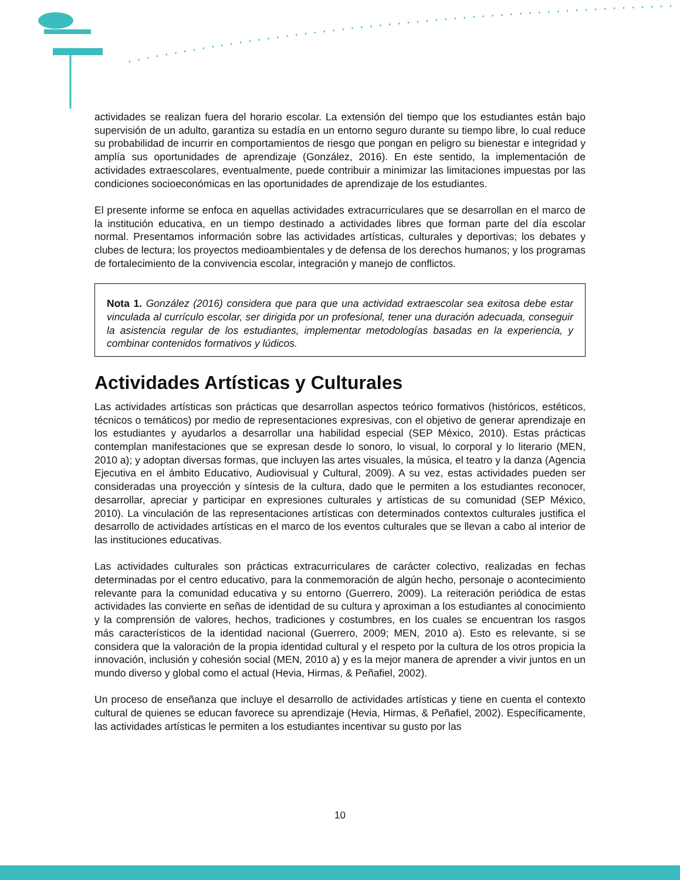actividades se realizan fuera del horario escolar. La extensión del tiempo que los estudiantes están bajo supervisión de un adulto, garantiza su estadía en un entorno seguro durante su tiempo libre, lo cual reduce su probabilidad de incurrir en comportamientos de riesgo que pongan en peligro su bienestar e integridad y amplía sus oportunidades de aprendizaje (González, 2016). En este sentido, la implementación de actividades extraescolares, eventualmente, puede contribuir a minimizar las limitaciones impuestas por las condiciones socioeconómicas en las oportunidades de aprendizaje de los estudiantes.
El presente informe se enfoca en aquellas actividades extracurriculares que se desarrollan en el marco de la institución educativa, en un tiempo destinado a actividades libres que forman parte del día escolar normal. Presentamos información sobre las actividades artísticas, culturales y deportivas; los debates y clubes de lectura; los proyectos medioambientales y de defensa de los derechos humanos; y los programas de fortalecimiento de la convivencia escolar, integración y manejo de conflictos.
Nota 1. González (2016) considera que para que una actividad extraescolar sea exitosa debe estar vinculada al currículo escolar, ser dirigida por un profesional, tener una duración adecuada, conseguir la asistencia regular de los estudiantes, implementar metodologías basadas en la experiencia, y combinar contenidos formativos y lúdicos.
Actividades Artísticas y Culturales
Las actividades artísticas son prácticas que desarrollan aspectos teórico formativos (históricos, estéticos, técnicos o temáticos) por medio de representaciones expresivas, con el objetivo de generar aprendizaje en los estudiantes y ayudarlos a desarrollar una habilidad especial (SEP México, 2010). Estas prácticas contemplan manifestaciones que se expresan desde lo sonoro, lo visual, lo corporal y lo literario (MEN, 2010 a); y adoptan diversas formas, que incluyen las artes visuales, la música, el teatro y la danza (Agencia Ejecutiva en el ámbito Educativo, Audiovisual y Cultural, 2009). A su vez, estas actividades pueden ser consideradas una proyección y síntesis de la cultura, dado que le permiten a los estudiantes reconocer, desarrollar, apreciar y participar en expresiones culturales y artísticas de su comunidad (SEP México, 2010). La vinculación de las representaciones artísticas con determinados contextos culturales justifica el desarrollo de actividades artísticas en el marco de los eventos culturales que se llevan a cabo al interior de las instituciones educativas.
Las actividades culturales son prácticas extracurriculares de carácter colectivo, realizadas en fechas determinadas por el centro educativo, para la conmemoración de algún hecho, personaje o acontecimiento relevante para la comunidad educativa y su entorno (Guerrero, 2009). La reiteración periódica de estas actividades las convierte en señas de identidad de su cultura y aproximan a los estudiantes al conocimiento y la comprensión de valores, hechos, tradiciones y costumbres, en los cuales se encuentran los rasgos más característicos de la identidad nacional (Guerrero, 2009; MEN, 2010 a). Esto es relevante, si se considera que la valoración de la propia identidad cultural y el respeto por la cultura de los otros propicia la innovación, inclusión y cohesión social (MEN, 2010 a) y es la mejor manera de aprender a vivir juntos en un mundo diverso y global como el actual (Hevia, Hirmas, & Peñafiel, 2002).
Un proceso de enseñanza que incluye el desarrollo de actividades artísticas y tiene en cuenta el contexto cultural de quienes se educan favorece su aprendizaje (Hevia, Hirmas, & Peñafiel, 2002). Específicamente, las actividades artísticas le permiten a los estudiantes incentivar su gusto por las
10